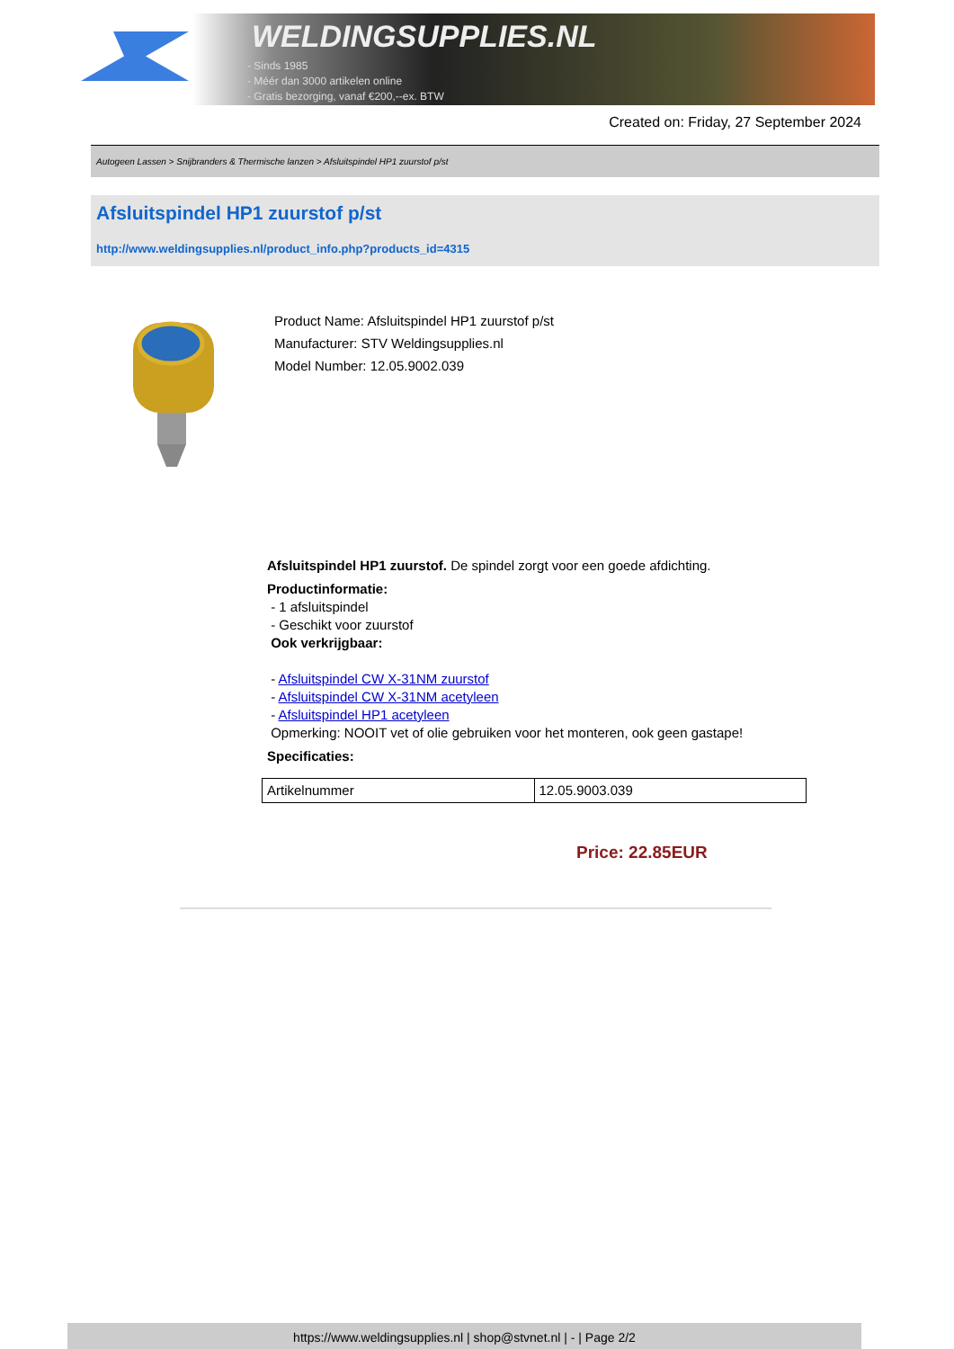WELDINGSUPPLIES.NL
- Sinds 1985
- Méér dan 3000 artikelen online
- Gratis bezorging, vanaf €200,--ex. BTW
Created on: Friday, 27 September 2024
Autogeen Lassen > Snijbranders & Thermische lanzen > Afsluitspindel HP1 zuurstof p/st
Afsluitspindel HP1 zuurstof p/st
http://www.weldingsupplies.nl/product_info.php?products_id=4315
Product Name: Afsluitspindel HP1 zuurstof p/st
Manufacturer: STV Weldingsupplies.nl
Model Number: 12.05.9002.039
Afsluitspindel HP1 zuurstof. De spindel zorgt voor een goede afdichting.
Productinformatie:
- 1 afsluitspindel
- Geschikt voor zuurstof
Ook verkrijgbaar:
- Afsluitspindel CW X-31NM zuurstof
- Afsluitspindel CW X-31NM acetyleen
- Afsluitspindel HP1 acetyleen
Opmerking: NOOIT vet of olie gebruiken voor het monteren, ook geen gastape!
Specificaties:
| Artikelnummer | 12.05.9003.039 |
Price: 22.85EUR
https://www.weldingsupplies.nl | shop@stvnet.nl | - | Page 2/2